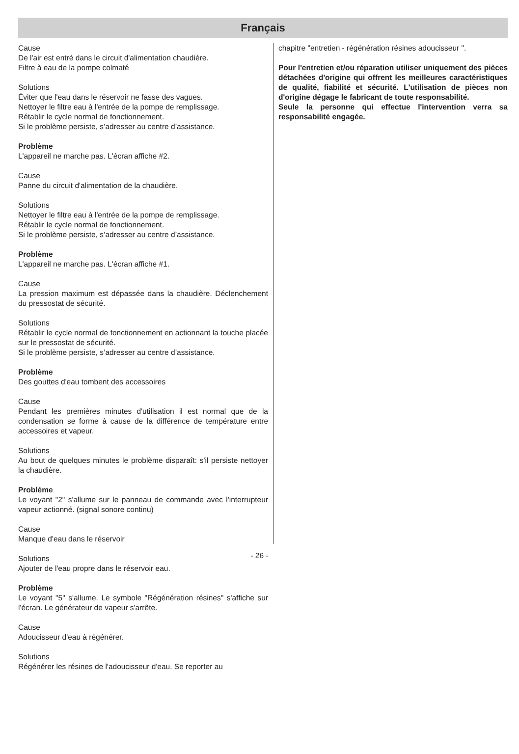Français
Cause
De l'air est entré dans le circuit d'alimentation chaudière.
Filtre à eau de la pompe colmaté
Solutions
Éviter que l'eau dans le réservoir ne fasse des vagues.
Nettoyer le filtre eau à l'entrée de la pompe de remplissage.
Rétablir le cycle normal de fonctionnement.
Si le problème persiste, s’adresser au centre d’assistance.
Problème
L'appareil ne marche pas. L'écran affiche #2.
Cause
Panne du circuit d'alimentation de la chaudière.
Solutions
Nettoyer le filtre eau à l'entrée de la pompe de remplissage.
Rétablir le cycle normal de fonctionnement.
Si le problème persiste, s’adresser au centre d’assistance.
Problème
L'appareil ne marche pas. L'écran affiche #1.
Cause
La pression maximum est dépassée dans la chaudière. Déclenchement du pressostat de sécurité.
Solutions
Rétablir le cycle normal de fonctionnement en actionnant la touche placée sur le pressostat de sécurité.
Si le problème persiste, s’adresser au centre d’assistance.
Problème
Des gouttes d'eau tombent des accessoires
Cause
Pendant les premières minutes d'utilisation il est normal que de la condensation se forme à cause de la différence de température entre accessoires et vapeur.
Solutions
Au bout de quelques minutes le problème disparaît: s'il persiste nettoyer la chaudière.
Problème
Le voyant "2" s'allume sur le panneau de commande avec l'interrupteur vapeur actionné. (signal sonore continu)
Cause
Manque d'eau dans le réservoir
Solutions
Ajouter de l'eau propre dans le réservoir eau.
Problème
Le voyant "5" s'allume. Le symbole "Régénération résines" s'affiche sur l'écran. Le générateur de vapeur s'arrête.
Cause
Adoucisseur d'eau à régénérer.
Solutions
Régénérer les résines de l'adoucisseur d'eau. Se reporter au
chapitre "entretien - régénération résines adoucisseur ".
Pour l'entretien et/ou réparation utiliser uniquement des pièces détachées d'origine qui offrent les meilleures caractéristiques de qualité, fiabilité et sécurité. L'utilisation de pièces non d'origine dégage le fabricant de toute responsabilité.
Seule la personne qui effectue l'intervention verra sa responsabilité engagée.
- 26 -